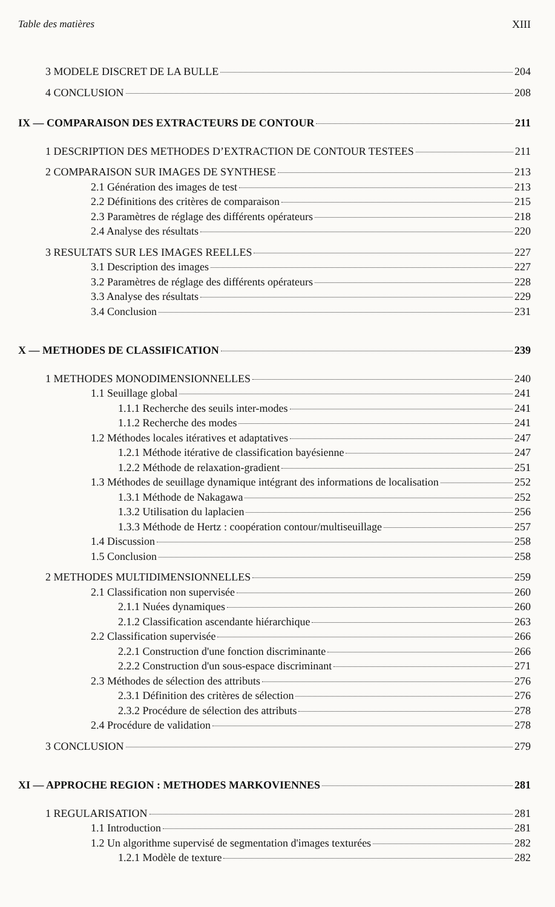Table des matières XIII
3 MODELE DISCRET DE LA BULLE 204
4 CONCLUSION 208
IX — COMPARAISON DES EXTRACTEURS DE CONTOUR 211
1 DESCRIPTION DES METHODES D’EXTRACTION DE CONTOUR TESTEES 211
2 COMPARAISON SUR IMAGES DE SYNTHESE 213
2.1 Génération des images de test 213
2.2 Définitions des critères de comparaison 215
2.3 Paramètres de réglage des différents opérateurs 218
2.4 Analyse des résultats 220
3 RESULTATS SUR LES IMAGES REELLES 227
3.1 Description des images 227
3.2 Paramètres de réglage des différents opérateurs 228
3.3 Analyse des résultats 229
3.4 Conclusion 231
X — METHODES DE CLASSIFICATION 239
1 METHODES MONODIMENSIONNELLES 240
1.1 Seuillage global 241
1.1.1 Recherche des seuils inter-modes 241
1.1.2 Recherche des modes 241
1.2 Méthodes locales itératives et adaptatives 247
1.2.1 Méthode itérative de classification bayésienne 247
1.2.2 Méthode de relaxation-gradient 251
1.3 Méthodes de seuillage dynamique intégrant des informations de localisation 252
1.3.1 Méthode de Nakagawa 252
1.3.2 Utilisation du laplacien 256
1.3.3 Méthode de Hertz : coopération contour/multiseuillage 257
1.4 Discussion 258
1.5 Conclusion 258
2 METHODES MULTIDIMENSIONNELLES 259
2.1 Classification non supervisée 260
2.1.1 Nuées dynamiques 260
2.1.2 Classification ascendante hiérarchique 263
2.2 Classification supervisée 266
2.2.1 Construction d'une fonction discriminante 266
2.2.2 Construction d'un sous-espace discriminant 271
2.3 Méthodes de sélection des attributs 276
2.3.1 Définition des critères de sélection 276
2.3.2 Procédure de sélection des attributs 278
2.4 Procédure de validation 278
3 CONCLUSION 279
XI — APPROCHE REGION : METHODES MARKOVIENNES 281
1 REGULARISATION 281
1.1 Introduction 281
1.2 Un algorithme supervisé de segmentation d'images texturées 282
1.2.1 Modèle de texture 282